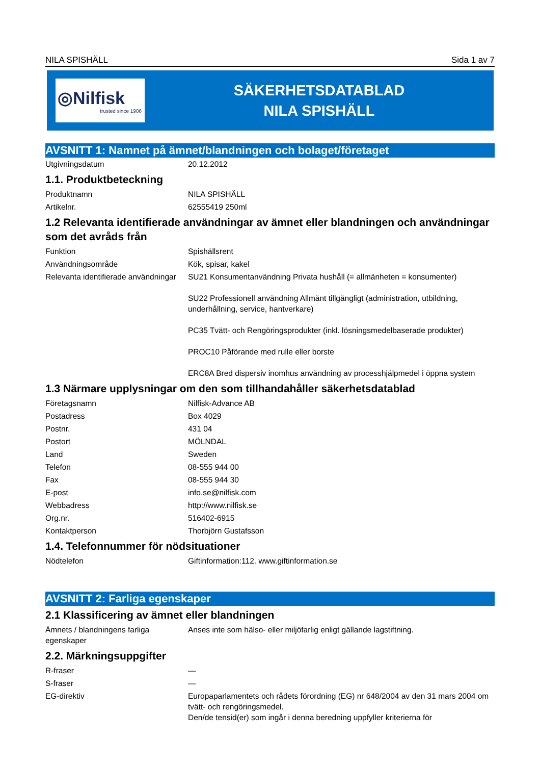NILA SPISHÄLL Sida 1 av 7
◎Nilfisk
trusted since 1906
SÄKERHETSDATABLAD
NILA SPISHÄLL
AVSNITT 1: Namnet på ämnet/blandningen och bolaget/företaget
| Utgivningsdatum | 20.12.2012 |
1.1. Produktbeteckning
| Produktnamn | NILA SPISHÄLL |
| Artikelnr. | 62555419 250ml |
1.2 Relevanta identifierade användningar av ämnet eller blandningen och användningar som det avråds från
| Funktion | Spishällsrent |
| Användningsområde | Kök, spisar, kakel |
| Relevanta identifierade användningar | SU21 Konsumentanvändning Privata hushåll (= allmänheten = konsumenter) SU22 Professionell användning Allmänt tillgängligt (administration, utbildning, underhållning, service, hantverkare) PC35 Tvätt- och Rengöringsprodukter (inkl. lösningsmedelbaserade produkter) PROC10 Påförande med rulle eller borste ERC8A Bred dispersiv inomhus användning av processhjälpmedel i öppna system |
1.3 Närmare upplysningar om den som tillhandahåller säkerhetsdatablad
| Företagsnamn | Nilfisk-Advance AB |
| Postadress | Box 4029 |
| Postnr. | 431 04 |
| Postort | MÖLNDAL |
| Land | Sweden |
| Telefon | 08-555 944 00 |
| Fax | 08-555 944 30 |
| E-post | info.se@nilfisk.com |
| Webbadress | http://www.nilfisk.se |
| Org.nr. | 516402-6915 |
| Kontaktperson | Thorbjörn Gustafsson |
1.4. Telefonnummer för nödsituationer
| Nödtelefon | Giftinformation:112. www.giftinformation.se |
AVSNITT 2: Farliga egenskaper
2.1 Klassificering av ämnet eller blandningen
| Ämnets / blandningens farliga egenskaper | Anses inte som hälso- eller miljöfarlig enligt gällande lagstiftning. |
2.2. Märkningsuppgifter
| R-fraser | — |
| S-fraser | — |
| EG-direktiv | Europaparlamentets och rådets förordning (EG) nr 648/2004 av den 31 mars 2004 om tvätt- och rengöringsmedel. Den/de tensid(er) som ingår i denna beredning uppfyller kriterierna för |